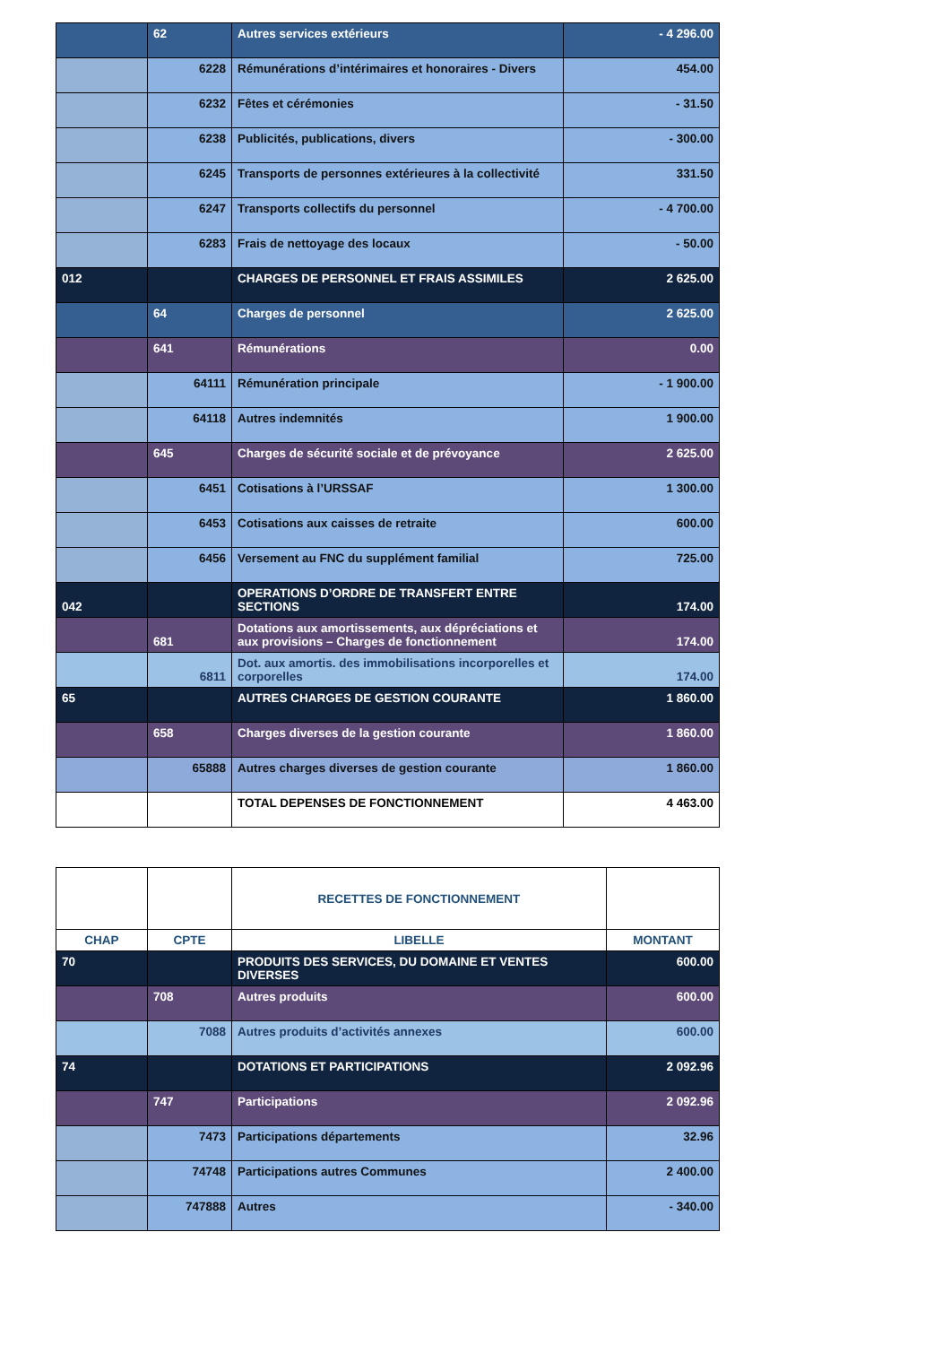| | 62 | Autres services extérieurs | - 4 296.00 |
| | 6228 | Rémunérations d’intérimaires et honoraires - Divers | 454.00 |
| | 6232 | Fêtes et cérémonies | - 31.50 |
| | 6238 | Publicités, publications, divers | - 300.00 |
| | 6245 | Transports de personnes extérieures à la collectivité | 331.50 |
| | 6247 | Transports collectifs du personnel | - 4 700.00 |
| | 6283 | Frais de nettoyage des locaux | - 50.00 |
| 012 | | CHARGES DE PERSONNEL ET FRAIS ASSIMILES | 2 625.00 |
| | 64 | Charges de personnel | 2 625.00 |
| | 641 | Rémunérations | 0.00 |
| | 64111 | Rémunération principale | - 1 900.00 |
| | 64118 | Autres indemnités | 1 900.00 |
| | 645 | Charges de sécurité sociale et de prévoyance | 2 625.00 |
| | 6451 | Cotisations à l’URSSAF | 1 300.00 |
| | 6453 | Cotisations aux caisses de retraite | 600.00 |
| | 6456 | Versement au FNC du supplément familial | 725.00 |
| 042 | | OPERATIONS D’ORDRE DE TRANSFERT ENTRE SECTIONS | 174.00 |
| | 681 | Dotations aux amortissements, aux dépréciations et aux provisions – Charges de fonctionnement | 174.00 |
| | 6811 | Dot. aux amortis. des immobilisations incorporelles et corporelles | 174.00 |
| 65 | | AUTRES CHARGES DE GESTION COURANTE | 1 860.00 |
| | 658 | Charges diverses de la gestion courante | 1 860.00 |
| | 65888 | Autres charges diverses de gestion courante | 1 860.00 |
| | | TOTAL DEPENSES DE FONCTIONNEMENT | 4 463.00 |
| | | RECETTES DE FONCTIONNEMENT | |
| --- | --- | --- | --- |
| CHAP | CPTE | LIBELLE | MONTANT |
| 70 | | PRODUITS DES SERVICES, DU DOMAINE ET VENTES DIVERSES | 600.00 |
| | 708 | Autres produits | 600.00 |
| | 7088 | Autres produits d’activités annexes | 600.00 |
| 74 | | DOTATIONS ET PARTICIPATIONS | 2 092.96 |
| | 747 | Participations | 2 092.96 |
| | 7473 | Participations départements | 32.96 |
| | 74748 | Participations autres Communes | 2 400.00 |
| | 747888 | Autres | - 340.00 |